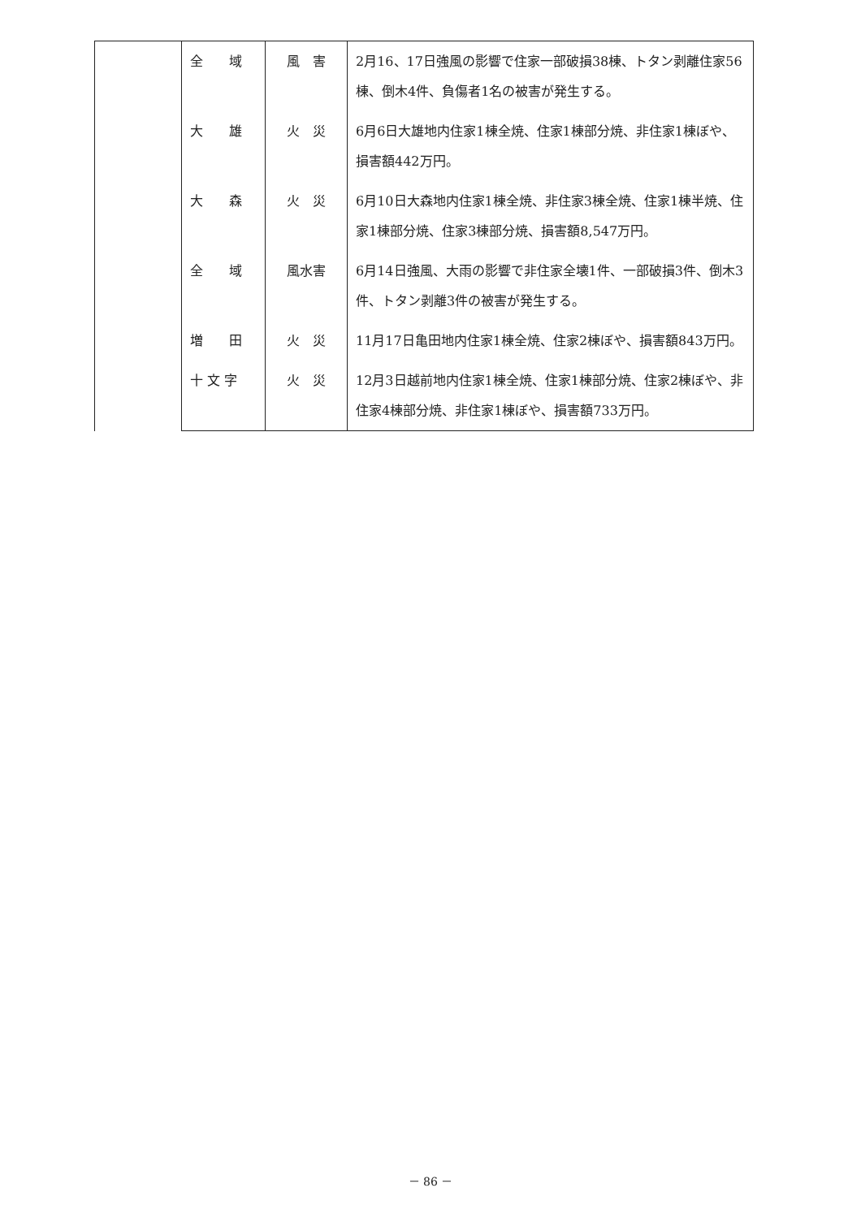| | 全 域 | 風 害 | 2月16、17日強風の影響で住家一部破損38棟、トタン剥離住家56棟、倒木4件、負傷者1名の被害が発生する。 |
| | 大 雄 | 火 災 | 6月6日大雄地内住家1棟全焼、住家1棟部分焼、非住家1棟ぼや、損害額442万円。 |
| | 大 森 | 火 災 | 6月10日大森地内住家1棟全焼、非住家3棟全焼、住家1棟半焼、住家1棟部分焼、住家3棟部分焼、損害額8,547万円。 |
| | 全 域 | 風水害 | 6月14日強風、大雨の影響で非住家全壊1件、一部破損3件、倒木3件、トタン剥離3件の被害が発生する。 |
| | 増 田 | 火 災 | 11月17日亀田地内住家1棟全焼、住家2棟ぼや、損害額843万円。 |
| | 十 文 字 | 火 災 | 12月3日越前地内住家1棟全焼、住家1棟部分焼、住家2棟ぼや、非住家4棟部分焼、非住家1棟ぼや、損害額733万円。 |
－ 86 －